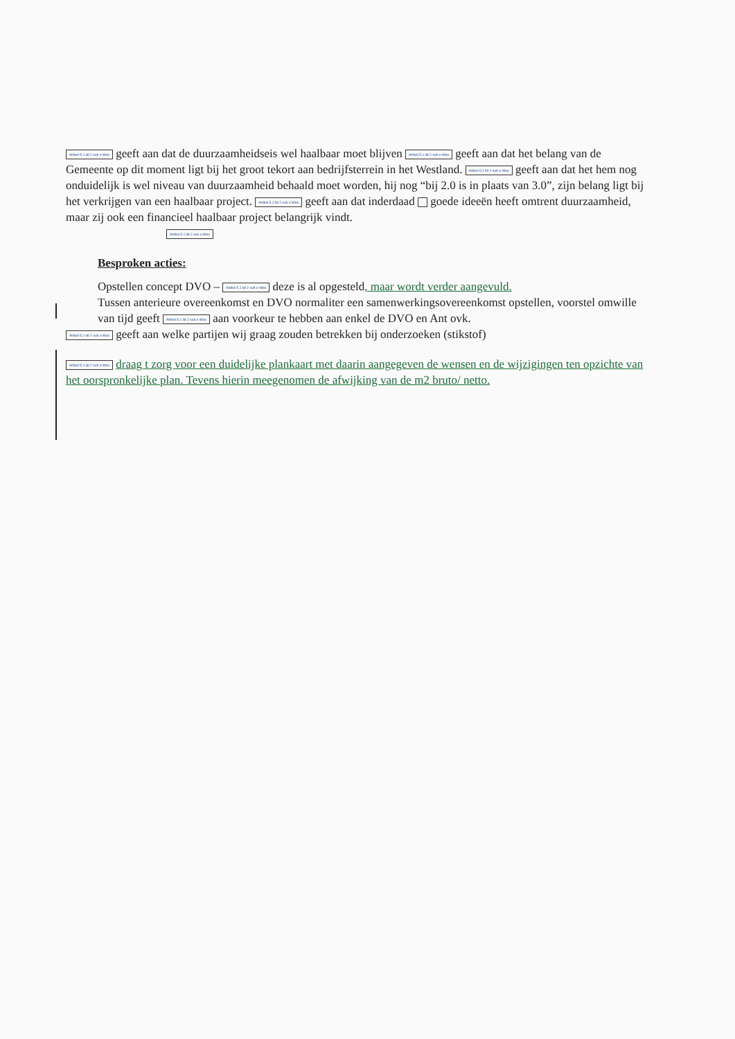Artikel 5.1 lid 2 sub e Woo geeft aan dat de duurzaamheidseis wel haalbaar moet blijven Artikel 5.1 lid 2 sub e Woo geeft aan dat het belang van de Gemeente op dit moment ligt bij het groot tekort aan bedrijfsterrein in het Westland. Artikel 5.1 lid 2 sub e Woo geeft aan dat het hem nog onduidelijk is wel niveau van duurzaamheid behaald moet worden, hij nog “bij 2.0 is in plaats van 3.0”, zijn belang ligt bij het verkrijgen van een haalbaar project. Artikel 5.1 lid 2 sub e Woo geeft aan dat inderdaad goede ideeën heeft omtrent duurzaamheid, maar zij ook een financieel haalbaar project belangrijk vindt.
Artikel 5.1 lid 2 sub e Woo
Besproken acties:
Opstellen concept DVO – Artikel 5.1 lid 2 sub e Woo deze is al opgesteld, maar wordt verder aangevuld.
Tussen anterieure overeenkomst en DVO normaliter een samenwerkingsovereenkomst opstellen, voorstel omwille van tijd geeft Artikel 5.1 lid 2 sub e Woo aan voorkeur te hebben aan enkel de DVO en Ant ovk.
Artikel 5.1 lid 2 sub e Woo geeft aan welke partijen wij graag zouden betrekken bij onderzoeken (stikstof)
Artikel 5.1 lid 2 sub e Woo draag t zorg voor een duidelijke plankaart met daarin aangegeven de wensen en de wijzigingen ten opzichte van het oorspronkelijke plan. Tevens hierin meegenomen de afwijking van de m2 bruto/ netto.